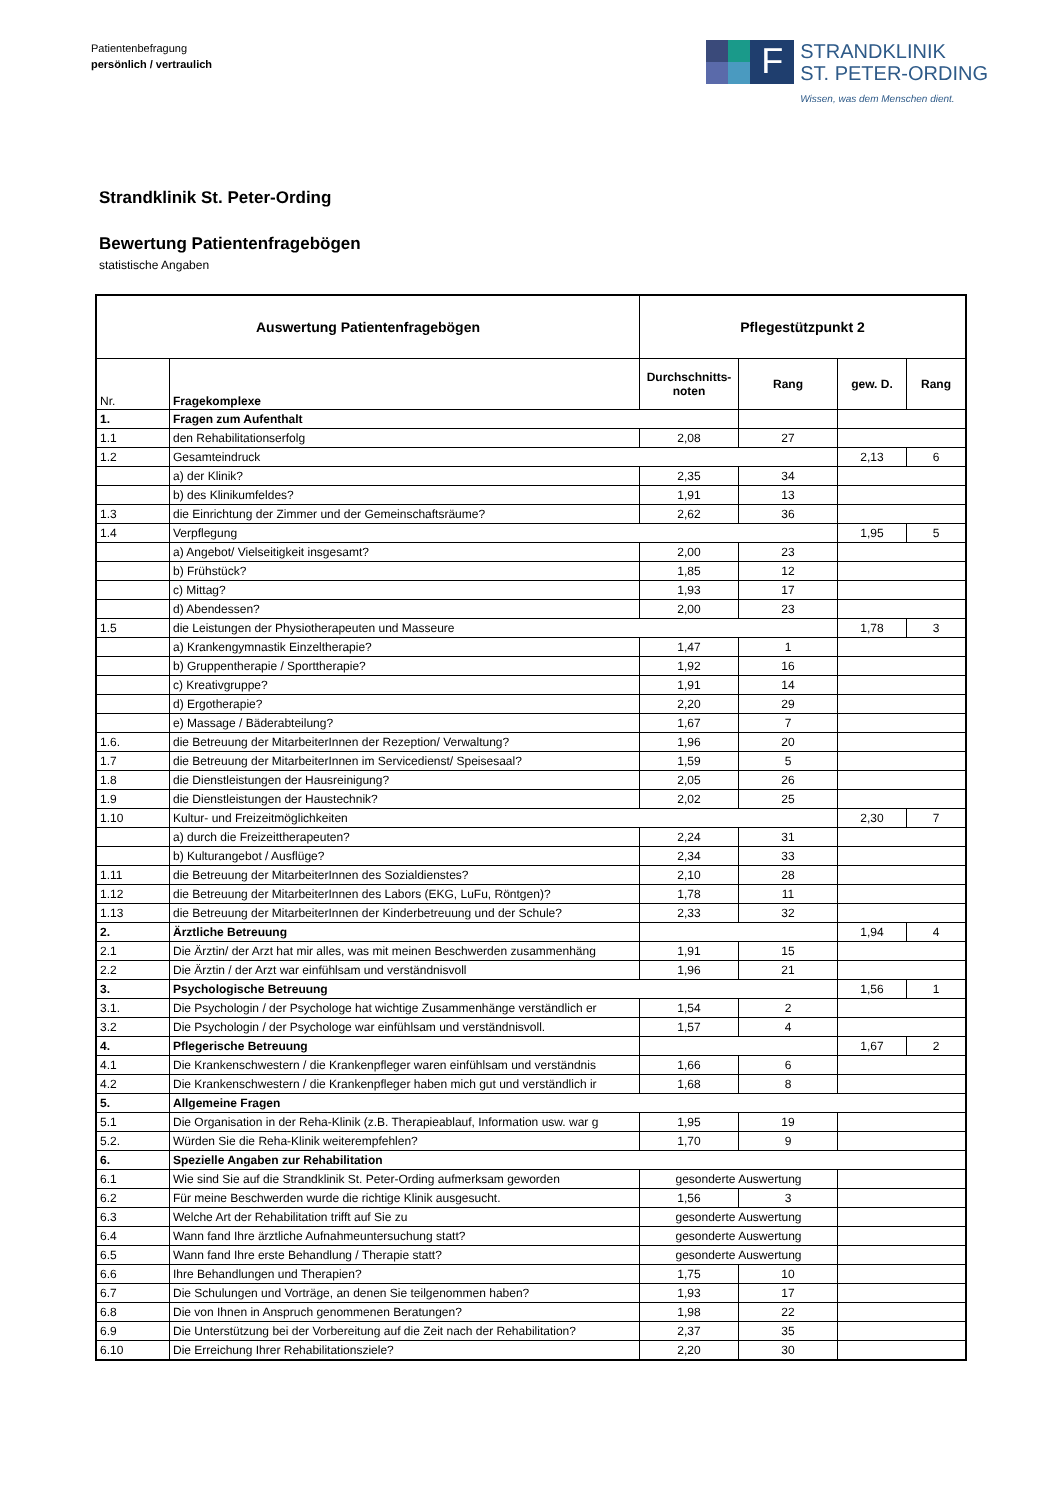Patientenbefragung
persönlich / vertraulich
F
STRANDKLINIK
ST. PETER-ORDING
Wissen, was dem Menschen dient.
Strandklinik St. Peter-Ording
Bewertung Patientenfragebögen
statistische Angaben
| Auswertung Patientenfragebögen | | Pflegestützpunkt 2 | | | |
| --- | --- | --- | --- | --- | --- |
| Nr. | Fragekomplexe | Durchschnitts-noten | Rang | gew. D. | Rang |
| 1. | Fragen zum Aufenthalt | | | | |
| 1.1 | den Rehabilitationserfolg | 2,08 | 27 | | |
| 1.2 | Gesamteindruck | | | 2,13 | 6 |
| | a) der Klinik? | 2,35 | 34 | | |
| | b) des Klinikumfeldes? | 1,91 | 13 | | |
| 1.3 | die Einrichtung der Zimmer und der Gemeinschaftsräume? | 2,62 | 36 | | |
| 1.4 | Verpflegung | | | 1,95 | 5 |
| | a) Angebot/ Vielseitigkeit insgesamt? | 2,00 | 23 | | |
| | b) Frühstück? | 1,85 | 12 | | |
| | c) Mittag? | 1,93 | 17 | | |
| | d) Abendessen? | 2,00 | 23 | | |
| 1.5 | die Leistungen der Physiotherapeuten und Masseure | | | 1,78 | 3 |
| | a) Krankengymnastik Einzeltherapie? | 1,47 | 1 | | |
| | b) Gruppentherapie / Sporttherapie? | 1,92 | 16 | | |
| | c) Kreativgruppe? | 1,91 | 14 | | |
| | d) Ergotherapie? | 2,20 | 29 | | |
| | e) Massage / Bäderabteilung? | 1,67 | 7 | | |
| 1.6. | die Betreuung der MitarbeiterInnen der Rezeption/ Verwaltung? | 1,96 | 20 | | |
| 1.7 | die Betreuung der MitarbeiterInnen im Servicedienst/ Speisesaal? | 1,59 | 5 | | |
| 1.8 | die Dienstleistungen der Hausreinigung? | 2,05 | 26 | | |
| 1.9 | die Dienstleistungen der Haustechnik? | 2,02 | 25 | | |
| 1.10 | Kultur- und Freizeitmöglichkeiten | | | 2,30 | 7 |
| | a) durch die Freizeittherapeuten? | 2,24 | 31 | | |
| | b) Kulturangebot / Ausflüge? | 2,34 | 33 | | |
| 1.11 | die Betreuung der MitarbeiterInnen des Sozialdienstes? | 2,10 | 28 | | |
| 1.12 | die Betreuung der MitarbeiterInnen des Labors (EKG, LuFu, Röntgen)? | 1,78 | 11 | | |
| 1.13 | die Betreuung der MitarbeiterInnen der Kinderbetreuung und der Schule? | 2,33 | 32 | | |
| 2. | Ärztliche Betreuung | | | 1,94 | 4 |
| 2.1 | Die Ärztin/ der Arzt hat mir alles, was mit meinen Beschwerden zusammenhäng | 1,91 | 15 | | |
| 2.2 | Die Ärztin / der Arzt war einfühlsam und verständnisvoll | 1,96 | 21 | | |
| 3. | Psychologische Betreuung | | | 1,56 | 1 |
| 3.1. | Die Psychologin / der Psychologe hat wichtige Zusammenhänge verständlich er | 1,54 | 2 | | |
| 3.2 | Die Psychologin / der Psychologe war einfühlsam und verständnisvoll. | 1,57 | 4 | | |
| 4. | Pflegerische Betreuung | | | 1,67 | 2 |
| 4.1 | Die Krankenschwestern / die Krankenpfleger waren einfühlsam und verständnis | 1,66 | 6 | | |
| 4.2 | Die Krankenschwestern / die Krankenpfleger haben mich gut und verständlich ir | 1,68 | 8 | | |
| 5. | Allgemeine Fragen | | | | |
| 5.1 | Die Organisation in der Reha-Klinik (z.B. Therapieablauf, Information usw. war g | 1,95 | 19 | | |
| 5.2. | Würden Sie die Reha-Klinik weiterempfehlen? | 1,70 | 9 | | |
| 6. | Spezielle Angaben zur Rehabilitation | | | | |
| 6.1 | Wie sind Sie auf die Strandklinik St. Peter-Ording aufmerksam geworden | gesonderte Auswertung | | | |
| 6.2 | Für meine Beschwerden wurde die richtige Klinik ausgesucht. | 1,56 | 3 | | |
| 6.3 | Welche Art der Rehabilitation trifft auf Sie zu | gesonderte Auswertung | | | |
| 6.4 | Wann fand Ihre ärztliche Aufnahmeuntersuchung statt? | gesonderte Auswertung | | | |
| 6.5 | Wann fand Ihre erste Behandlung / Therapie statt? | gesonderte Auswertung | | | |
| 6.6 | Ihre Behandlungen und Therapien? | 1,75 | 10 | | |
| 6.7 | Die Schulungen und Vorträge, an denen Sie teilgenommen haben? | 1,93 | 17 | | |
| 6.8 | Die von Ihnen in Anspruch genommenen Beratungen? | 1,98 | 22 | | |
| 6.9 | Die Unterstützung bei der Vorbereitung auf die Zeit nach der Rehabilitation? | 2,37 | 35 | | |
| 6.10 | Die Erreichung Ihrer Rehabilitationsziele? | 2,20 | 30 | | |